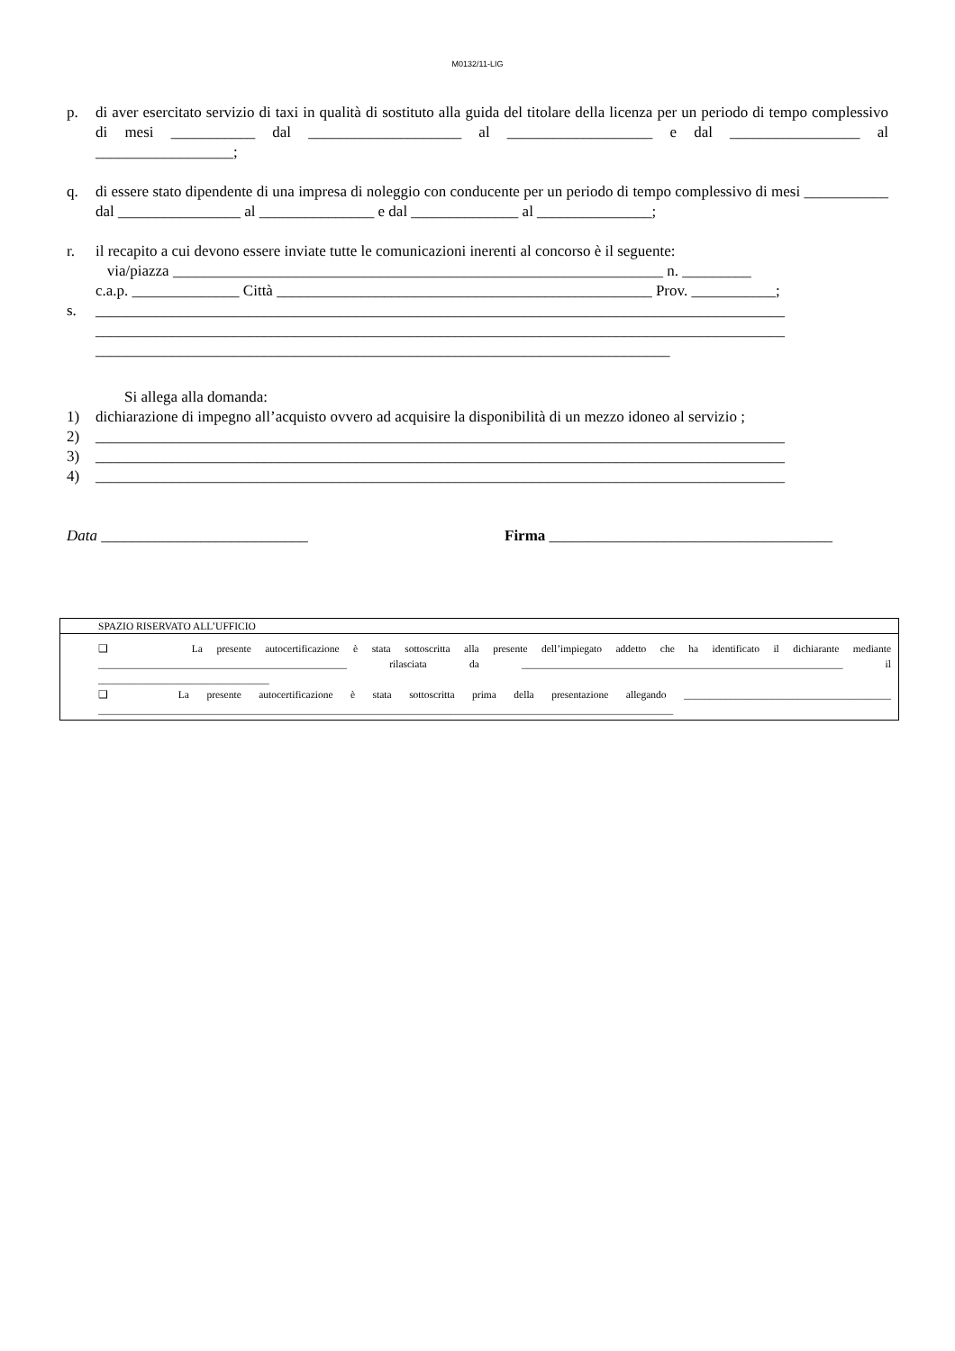M0132/11-LIG
p. di aver esercitato servizio di taxi in qualità di sostituto alla guida del titolare della licenza per un periodo di tempo complessivo di mesi ___________ dal ____________________ al ___________________ e dal _________________ al __________________;
q. di essere stato dipendente di una impresa di noleggio con conducente per un periodo di tempo complessivo di mesi ___________ dal ________________ al _______________ e dal ______________ al _______________;
r. il recapito a cui devono essere inviate tutte le comunicazioni inerenti al concorso è il seguente:
via/piazza ________________________________________________________________ n. _________
c.a.p. ______________ Città _________________________________________________ Prov. ___________;
s. __________________________________________________________________________________________ __________________________________________________________________________________________ ___________________________________________________________________________
Si allega alla domanda:
1) dichiarazione di impegno all’acquisto ovvero ad acquisire la disponibilità di un mezzo idoneo al servizio ;
2) __________________________________________________________________________________________
3) __________________________________________________________________________________________
4) __________________________________________________________________________________________
Data ___________________________ Firma _____________________________________
SPAZIO RISERVATO ALL’UFFICIO
❑ La presente autocertificazione è stata sottoscritta alla presente dell’impiegato addetto che ha identificato il dichiarante mediante ________________________________________________ rilasciata da ______________________________________________________________ il _________________________________
❑ La presente autocertificazione è stata sottoscritta prima della presentazione allegando ________________________________________ _______________________________________________________________________________________________________________